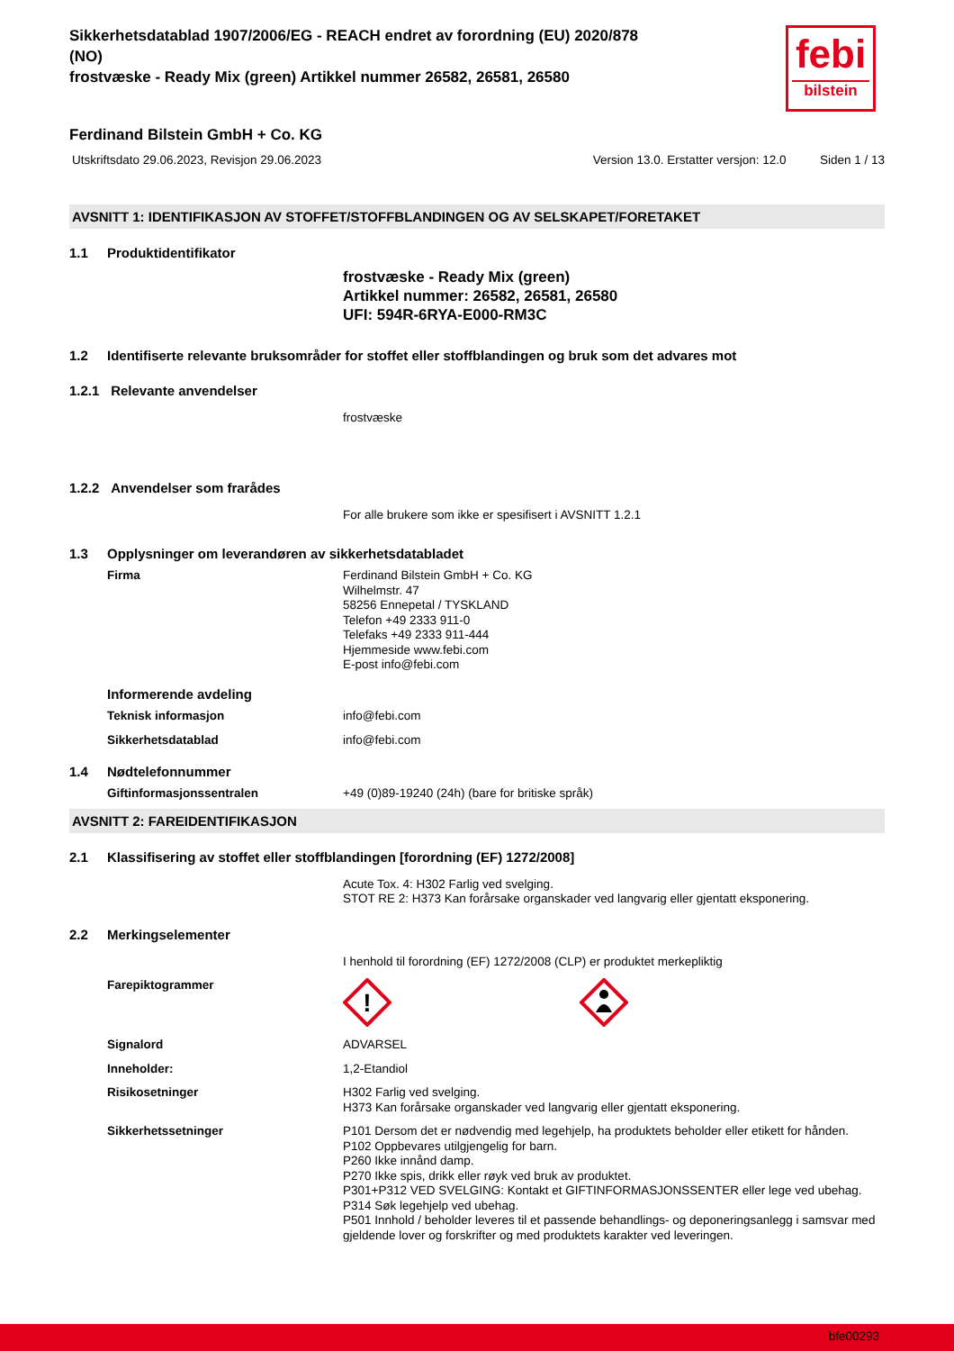Sikkerhetsdatablad 1907/2006/EG - REACH endret av forordning (EU) 2020/878
(NO)
frostvæske - Ready Mix (green) Artikkel nummer 26582, 26581, 26580
febi
bilstein
Ferdinand Bilstein GmbH + Co. KG
Utskriftsdato 29.06.2023, Revisjon 29.06.2023 Version 13.0. Erstatter versjon: 12.0 Siden 1 / 13
AVSNITT 1: IDENTIFIKASJON AV STOFFET/STOFFBLANDINGEN OG AV SELSKAPET/FORETAKET
1.1 Produktidentifikator
frostvæske - Ready Mix (green)
Artikkel nummer: 26582, 26581, 26580
UFI: 594R-6RYA-E000-RM3C
1.2 Identifiserte relevante bruksområder for stoffet eller stoffblandingen og bruk som det advares mot
1.2.1 Relevante anvendelser
frostvæske
1.2.2 Anvendelser som frarådes
For alle brukere som ikke er spesifisert i AVSNITT 1.2.1
1.3 Opplysninger om leverandøren av sikkerhetsdatabladet
Firma Ferdinand Bilstein GmbH + Co. KG
Wilhelmstr. 47
58256 Ennepetal / TYSKLAND
Telefon +49 2333 911-0
Telefaks +49 2333 911-444
Hjemmeside www.febi.com
E-post info@febi.com
Informerende avdeling
Teknisk informasjon info@febi.com
Sikkerhetsdatablad info@febi.com
1.4 Nødtelefonnummer
Giftinformasjonssentralen +49 (0)89-19240 (24h) (bare for britiske språk)
AVSNITT 2: FAREIDENTIFIKASJON
2.1 Klassifisering av stoffet eller stoffblandingen [forordning (EF) 1272/2008]
Acute Tox. 4: H302 Farlig ved svelging.
STOT RE 2: H373 Kan forårsake organskader ved langvarig eller gjentatt eksponering.
2.2 Merkingselementer
I henhold til forordning (EF) 1272/2008 (CLP) er produktet merkepliktig
Farepiktogrammer
!
Signalord ADVARSEL
Inneholder: 1,2-Etandiol
Risikosetninger H302 Farlig ved svelging.
H373 Kan forårsake organskader ved langvarig eller gjentatt eksponering.
Sikkerhetssetninger P101 Dersom det er nødvendig med legehjelp, ha produktets beholder eller etikett for hånden.
P102 Oppbevares utilgjengelig for barn.
P260 Ikke innånd damp.
P270 Ikke spis, drikk eller røyk ved bruk av produktet.
P301+P312 VED SVELGING: Kontakt et GIFTINFORMASJONSSENTER eller lege ved ubehag.
P314 Søk legehjelp ved ubehag.
P501 Innhold / beholder leveres til et passende behandlings- og deponeringsanlegg i samsvar med gjeldende lover og forskrifter og med produktets karakter ved leveringen.
bfe00293